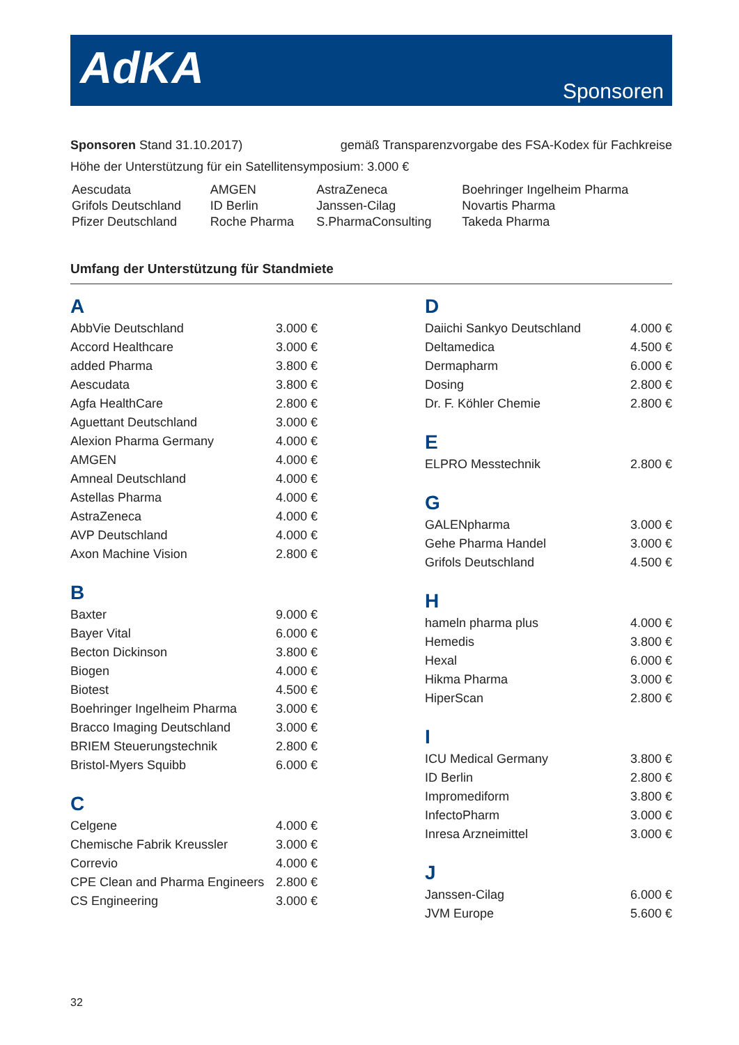AdKA Sponsoren
Sponsoren Stand 31.10.2017) gemäß Transparenzvorgabe des FSA-Kodex für Fachkreise
Höhe der Unterstützung für ein Satellitensymposium: 3.000 €
| Aescudata | AMGEN | AstraZeneca | Boehringer Ingelheim Pharma |
| Grifols Deutschland | ID Berlin | Janssen-Cilag | Novartis Pharma |
| Pfizer Deutschland | Roche Pharma | S.PharmaConsulting | Takeda Pharma |
Umfang der Unterstützung für Standmiete
A
| AbbVie Deutschland | 3.000 € |
| Accord Healthcare | 3.000 € |
| added Pharma | 3.800 € |
| Aescudata | 3.800 € |
| Agfa HealthCare | 2.800 € |
| Aguettant Deutschland | 3.000 € |
| Alexion Pharma Germany | 4.000 € |
| AMGEN | 4.000 € |
| Amneal Deutschland | 4.000 € |
| Astellas Pharma | 4.000 € |
| AstraZeneca | 4.000 € |
| AVP Deutschland | 4.000 € |
| Axon Machine Vision | 2.800 € |
B
| Baxter | 9.000 € |
| Bayer Vital | 6.000 € |
| Becton Dickinson | 3.800 € |
| Biogen | 4.000 € |
| Biotest | 4.500 € |
| Boehringer Ingelheim Pharma | 3.000 € |
| Bracco Imaging Deutschland | 3.000 € |
| BRIEM Steuerungstechnik | 2.800 € |
| Bristol-Myers Squibb | 6.000 € |
C
| Celgene | 4.000 € |
| Chemische Fabrik Kreussler | 3.000 € |
| Correvio | 4.000 € |
| CPE Clean and Pharma Engineers | 2.800 € |
| CS Engineering | 3.000 € |
D
| Daiichi Sankyo Deutschland | 4.000 € |
| Deltamedica | 4.500 € |
| Dermapharm | 6.000 € |
| Dosing | 2.800 € |
| Dr. F. Köhler Chemie | 2.800 € |
E
| ELPRO Messtechnik | 2.800 € |
G
| GALENpharma | 3.000 € |
| Gehe Pharma Handel | 3.000 € |
| Grifols Deutschland | 4.500 € |
H
| hameln pharma plus | 4.000 € |
| Hemedis | 3.800 € |
| Hexal | 6.000 € |
| Hikma Pharma | 3.000 € |
| HiperScan | 2.800 € |
I
| ICU Medical Germany | 3.800 € |
| ID Berlin | 2.800 € |
| Impromediform | 3.800 € |
| InfectoPharm | 3.000 € |
| Inresa Arzneimittel | 3.000 € |
J
| Janssen-Cilag | 6.000 € |
| JVM Europe | 5.600 € |
32